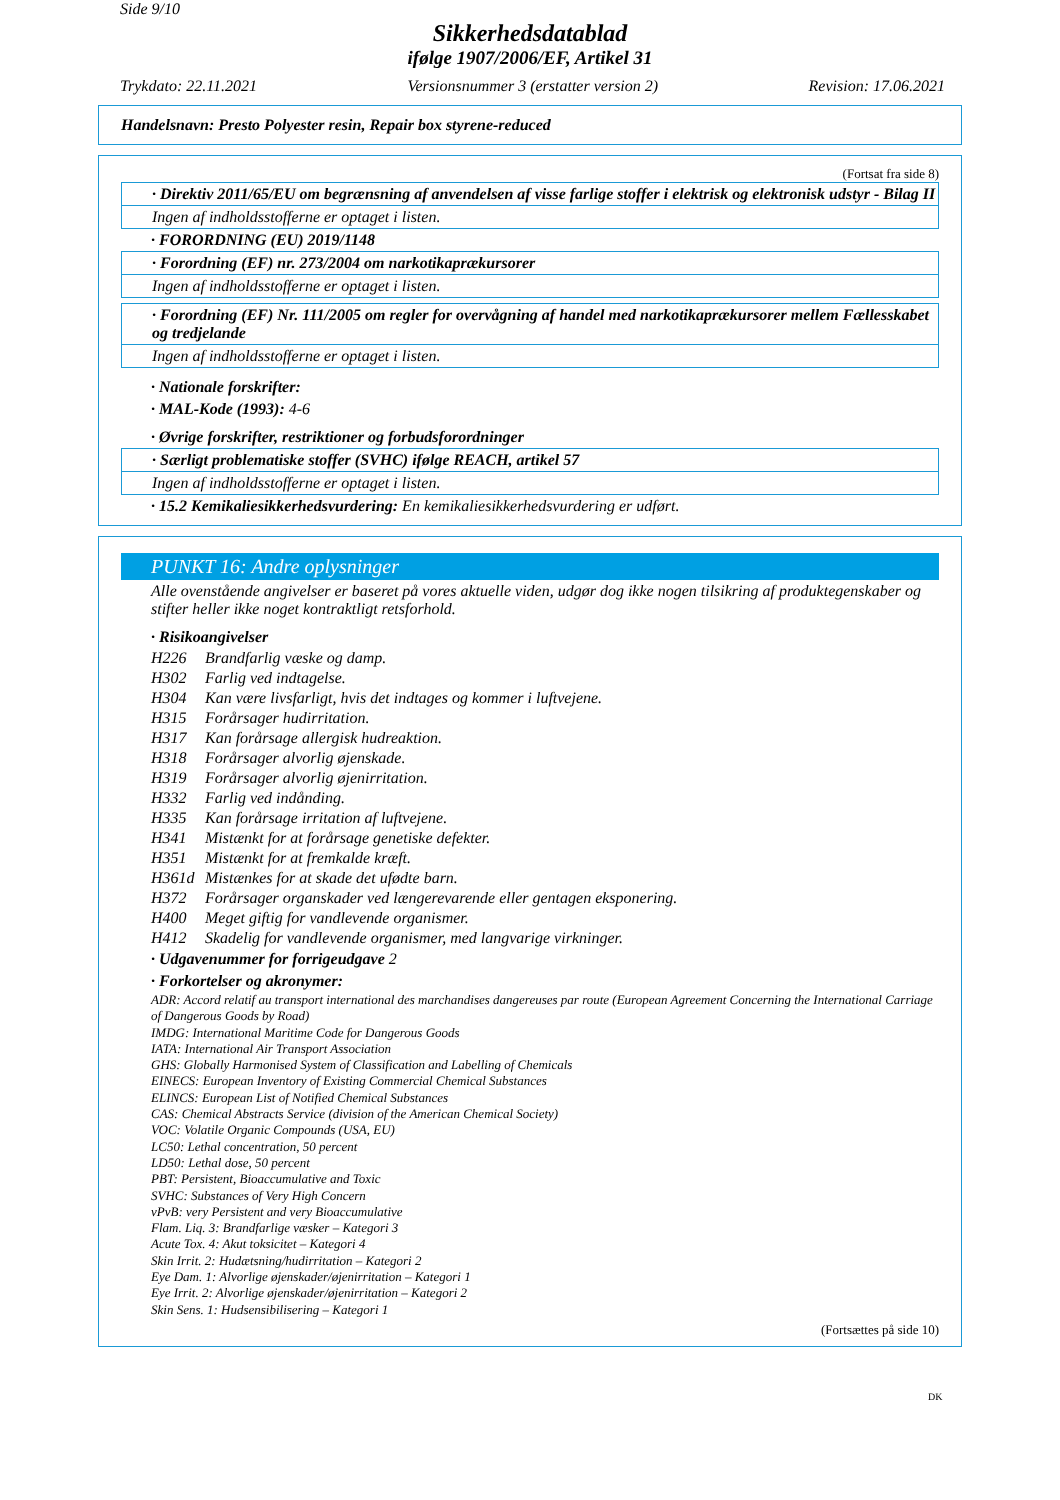Side 9/10
Sikkerhedsdatablad
ifølge 1907/2006/EF, Artikel 31
Trykdato: 22.11.2021 Versionsnummer 3 (erstatter version 2) Revision: 17.06.2021
Handelsnavn: Presto Polyester resin, Repair box styrene-reduced
(Fortsat fra side 8)
· Direktiv 2011/65/EU om begrænsning af anvendelsen af visse farlige stoffer i elektrisk og elektronisk udstyr - Bilag II
Ingen af indholdsstofferne er optaget i listen.
· FORORDNING (EU) 2019/1148
· Forordning (EF) nr. 273/2004 om narkotikaprækursorer
Ingen af indholdsstofferne er optaget i listen.
· Forordning (EF) Nr. 111/2005 om regler for overvågning af handel med narkotikaprækursorer mellem Fællesskabet og tredjelande
Ingen af indholdsstofferne er optaget i listen.
· Nationale forskrifter:
· MAL-Kode (1993): 4-6
· Øvrige forskrifter, restriktioner og forbudsforordninger
· Særligt problematiske stoffer (SVHC) ifølge REACH, artikel 57
Ingen af indholdsstofferne er optaget i listen.
· 15.2 Kemikaliesikkerhedsvurdering: En kemikaliesikkerhedsvurdering er udført.
PUNKT 16: Andre oplysninger
Alle ovenstående angivelser er baseret på vores aktuelle viden, udgør dog ikke nogen tilsikring af produktegenskaber og stifter heller ikke noget kontraktligt retsforhold.
· Risikoangivelser
H226 Brandfarlig væske og damp.
H302 Farlig ved indtagelse.
H304 Kan være livsfarligt, hvis det indtages og kommer i luftvejene.
H315 Forårsager hudirritation.
H317 Kan forårsage allergisk hudreaktion.
H318 Forårsager alvorlig øjenskade.
H319 Forårsager alvorlig øjenirritation.
H332 Farlig ved indånding.
H335 Kan forårsage irritation af luftvejene.
H341 Mistænkt for at forårsage genetiske defekter.
H351 Mistænkt for at fremkalde kræft.
H361d Mistænkes for at skade det ufødte barn.
H372 Forårsager organskader ved længerevarende eller gentagen eksponering.
H400 Meget giftig for vandlevende organismer.
H412 Skadelig for vandlevende organismer, med langvarige virkninger.
· Udgavenummer for forrigeudgave 2
· Forkortelser og akronymer:
ADR: Accord relatif au transport international des marchandises dangereuses par route (European Agreement Concerning the International Carriage of Dangerous Goods by Road)
IMDG: International Maritime Code for Dangerous Goods
IATA: International Air Transport Association
GHS: Globally Harmonised System of Classification and Labelling of Chemicals
EINECS: European Inventory of Existing Commercial Chemical Substances
ELINCS: European List of Notified Chemical Substances
CAS: Chemical Abstracts Service (division of the American Chemical Society)
VOC: Volatile Organic Compounds (USA, EU)
LC50: Lethal concentration, 50 percent
LD50: Lethal dose, 50 percent
PBT: Persistent, Bioaccumulative and Toxic
SVHC: Substances of Very High Concern
vPvB: very Persistent and very Bioaccumulative
Flam. Liq. 3: Brandfarlige væsker – Kategori 3
Acute Tox. 4: Akut toksicitet – Kategori 4
Skin Irrit. 2: Hudætsning/hudirritation – Kategori 2
Eye Dam. 1: Alvorlige øjenskader/øjenirritation – Kategori 1
Eye Irrit. 2: Alvorlige øjenskader/øjenirritation – Kategori 2
Skin Sens. 1: Hudsensibilisering – Kategori 1
(Fortsættes på side 10)
DK